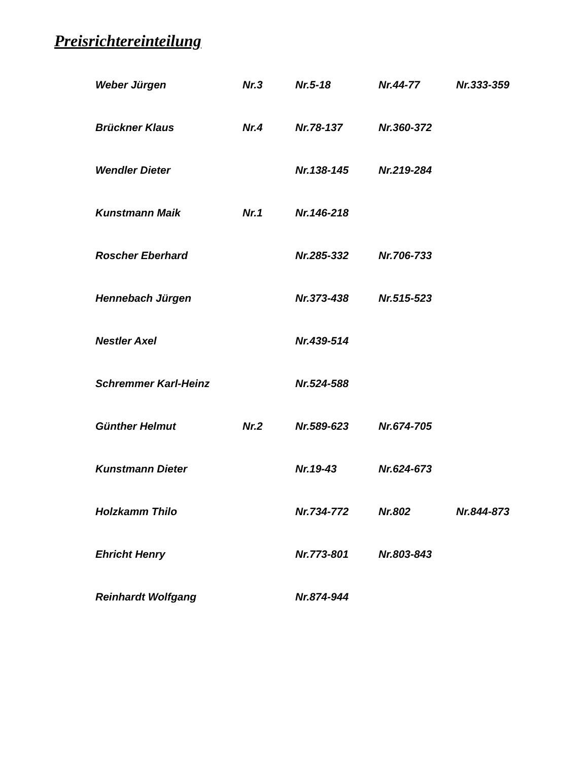Preisrichtereinteilung
| Weber Jürgen | Nr.3 | Nr.5-18 | Nr.44-77 | Nr.333-359 |
| Brückner Klaus | Nr.4 | Nr.78-137 | Nr.360-372 | |
| Wendler Dieter | | Nr.138-145 | Nr.219-284 | |
| Kunstmann Maik | Nr.1 | Nr.146-218 | | |
| Roscher Eberhard | | Nr.285-332 | Nr.706-733 | |
| Hennebach Jürgen | | Nr.373-438 | Nr.515-523 | |
| Nestler Axel | | Nr.439-514 | | |
| Schremmer Karl-Heinz | | Nr.524-588 | | |
| Günther Helmut | Nr.2 | Nr.589-623 | Nr.674-705 | |
| Kunstmann Dieter | | Nr.19-43 | Nr.624-673 | |
| Holzkamm Thilo | | Nr.734-772 | Nr.802 | Nr.844-873 |
| Ehricht Henry | | Nr.773-801 | Nr.803-843 | |
| Reinhardt Wolfgang | | Nr.874-944 | | |